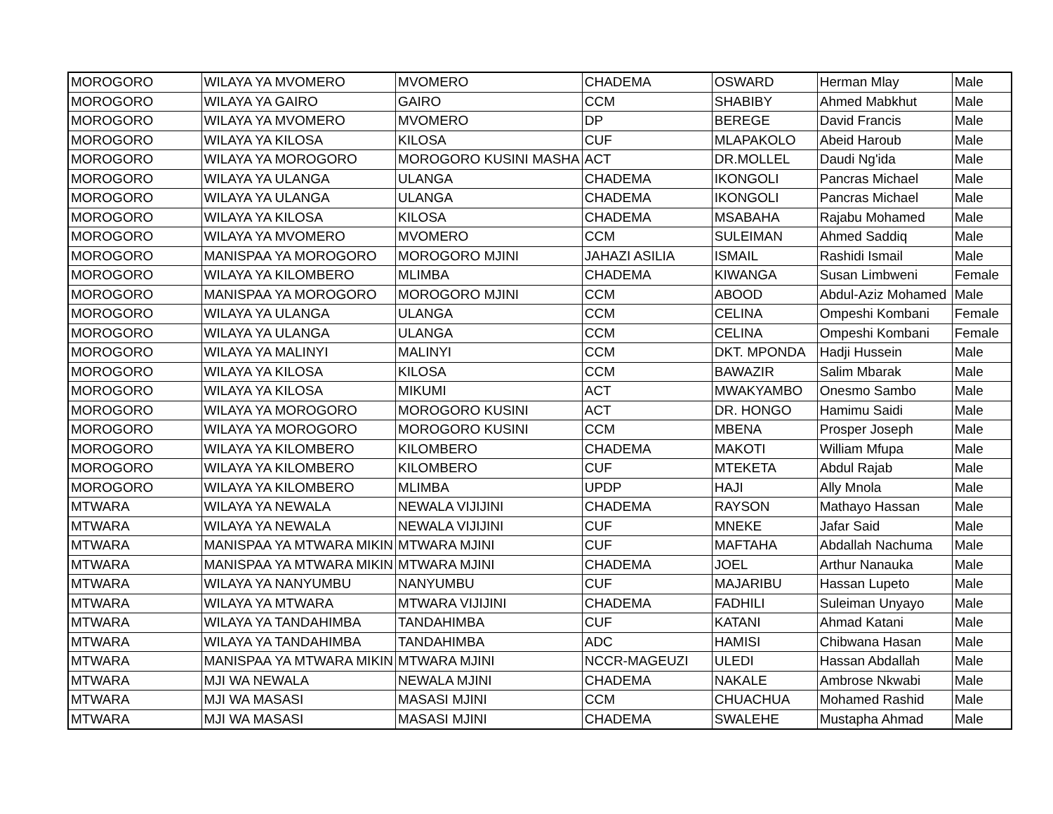| MOROGORO | WILAYA YA MVOMERO | MVOMERO | CHADEMA | OSWARD | Herman Mlay | Male |
| MOROGORO | WILAYA YA GAIRO | GAIRO | CCM | SHABIBY | Ahmed Mabkhut | Male |
| MOROGORO | WILAYA YA MVOMERO | MVOMERO | DP | BEREGE | David Francis | Male |
| MOROGORO | WILAYA YA KILOSA | KILOSA | CUF | MLAPAKOLO | Abeid Haroub | Male |
| MOROGORO | WILAYA YA MOROGORO | MOROGORO KUSINI MASHA | ACT | DR.MOLLEL | Daudi Ng'ida | Male |
| MOROGORO | WILAYA YA ULANGA | ULANGA | CHADEMA | IKONGOLI | Pancras Michael | Male |
| MOROGORO | WILAYA YA ULANGA | ULANGA | CHADEMA | IKONGOLI | Pancras Michael | Male |
| MOROGORO | WILAYA YA KILOSA | KILOSA | CHADEMA | MSABAHA | Rajabu Mohamed | Male |
| MOROGORO | WILAYA YA MVOMERO | MVOMERO | CCM | SULEIMAN | Ahmed Saddiq | Male |
| MOROGORO | MANISPAA YA MOROGORO | MOROGORO MJINI | JAHAZI ASILIA | ISMAIL | Rashidi Ismail | Male |
| MOROGORO | WILAYA YA KILOMBERO | MLIMBA | CHADEMA | KIWANGA | Susan Limbweni | Female |
| MOROGORO | MANISPAA YA MOROGORO | MOROGORO MJINI | CCM | ABOOD | Abdul-Aziz Mohamed | Male |
| MOROGORO | WILAYA YA ULANGA | ULANGA | CCM | CELINA | Ompeshi Kombani | Female |
| MOROGORO | WILAYA YA ULANGA | ULANGA | CCM | CELINA | Ompeshi Kombani | Female |
| MOROGORO | WILAYA YA MALINYI | MALINYI | CCM | DKT. MPONDA | Hadji Hussein | Male |
| MOROGORO | WILAYA YA KILOSA | KILOSA | CCM | BAWAZIR | Salim Mbarak | Male |
| MOROGORO | WILAYA YA KILOSA | MIKUMI | ACT | MWAKYAMBO | Onesmo Sambo | Male |
| MOROGORO | WILAYA YA MOROGORO | MOROGORO KUSINI | ACT | DR. HONGO | Hamimu Saidi | Male |
| MOROGORO | WILAYA YA MOROGORO | MOROGORO KUSINI | CCM | MBENA | Prosper Joseph | Male |
| MOROGORO | WILAYA YA KILOMBERO | KILOMBERO | CHADEMA | MAKOTI | William Mfupa | Male |
| MOROGORO | WILAYA YA KILOMBERO | KILOMBERO | CUF | MTEKETA | Abdul Rajab | Male |
| MOROGORO | WILAYA YA KILOMBERO | MLIMBA | UPDP | HAJI | Ally Mnola | Male |
| MTWARA | WILAYA YA NEWALA | NEWALA VIJIJINI | CHADEMA | RAYSON | Mathayo Hassan | Male |
| MTWARA | WILAYA YA NEWALA | NEWALA VIJIJINI | CUF | MNEKE | Jafar Said | Male |
| MTWARA | MANISPAA YA MTWARA MIKIN | MTWARA MJINI | CUF | MAFTAHA | Abdallah Nachuma | Male |
| MTWARA | MANISPAA YA MTWARA MIKIN | MTWARA MJINI | CHADEMA | JOEL | Arthur Nanauka | Male |
| MTWARA | WILAYA YA NANYUMBU | NANYUMBU | CUF | MAJARIBU | Hassan Lupeto | Male |
| MTWARA | WILAYA YA MTWARA | MTWARA VIJIJINI | CHADEMA | FADHILI | Suleiman Unyayo | Male |
| MTWARA | WILAYA YA TANDAHIMBA | TANDAHIMBA | CUF | KATANI | Ahmad Katani | Male |
| MTWARA | WILAYA YA TANDAHIMBA | TANDAHIMBA | ADC | HAMISI | Chibwana Hasan | Male |
| MTWARA | MANISPAA YA MTWARA MIKIN | MTWARA MJINI | NCCR-MAGEUZI | ULEDI | Hassan Abdallah | Male |
| MTWARA | MJI WA NEWALA | NEWALA MJINI | CHADEMA | NAKALE | Ambrose Nkwabi | Male |
| MTWARA | MJI WA MASASI | MASASI MJINI | CCM | CHUACHUA | Mohamed Rashid | Male |
| MTWARA | MJI WA MASASI | MASASI MJINI | CHADEMA | SWALEHE | Mustapha Ahmad | Male |